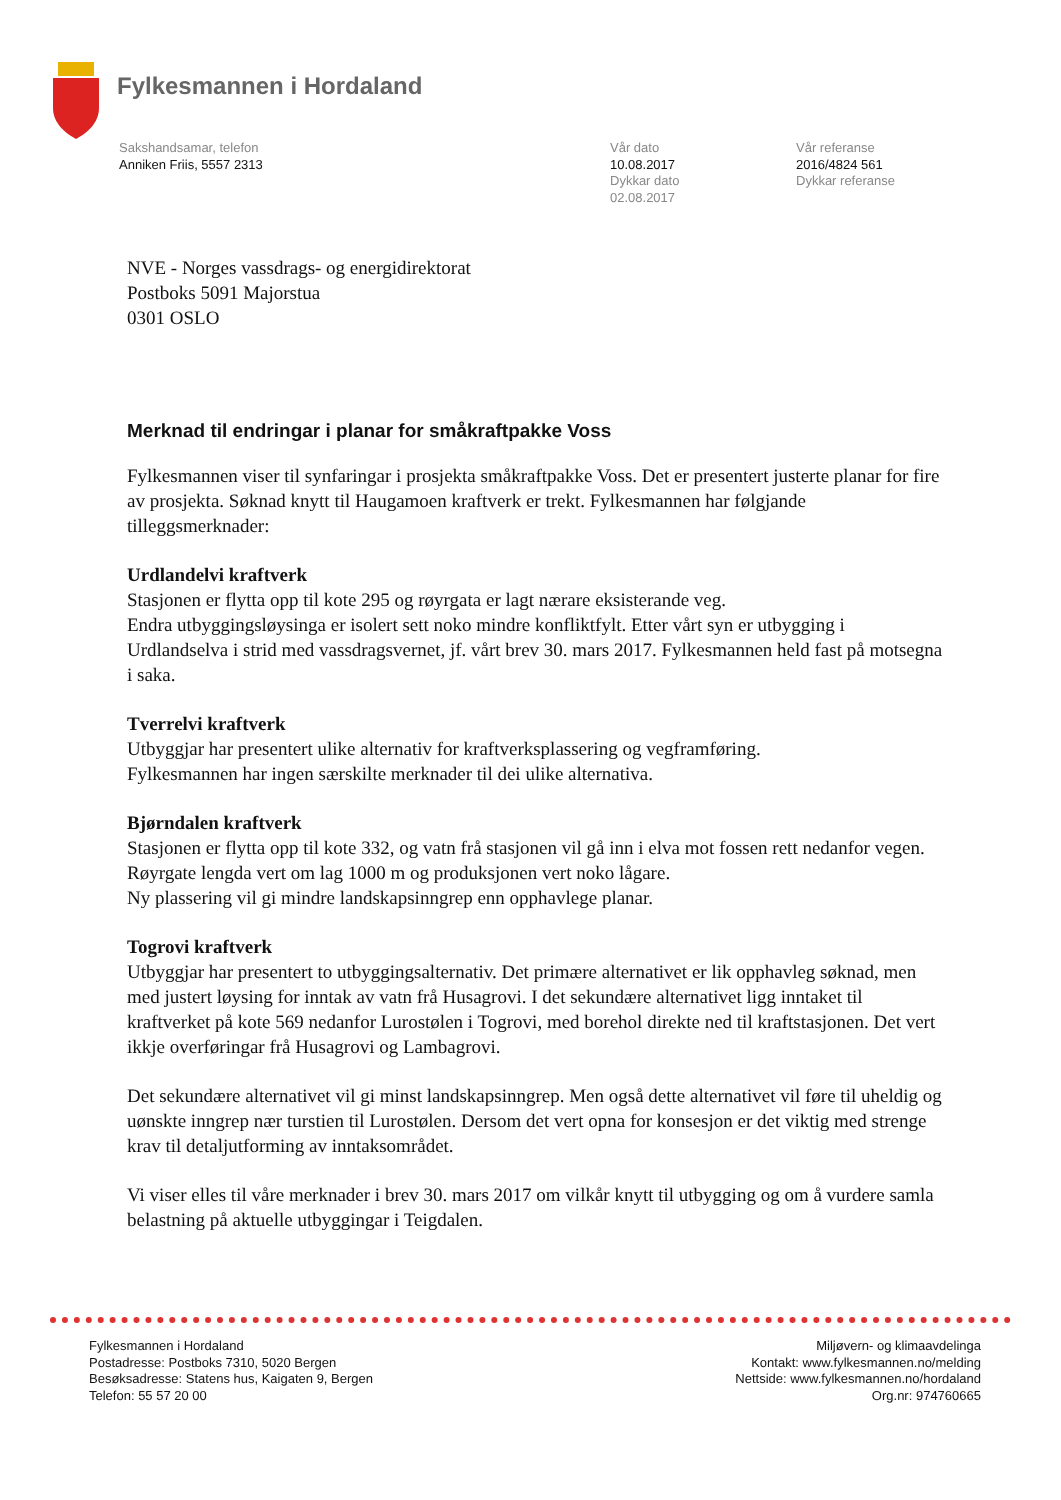Fylkesmannen i Hordaland
Sakshandsamar, telefon
Anniken Friis, 5557 2313
Vår dato
10.08.2017
Dykkar dato
02.08.2017
Vår referanse
2016/4824 561
Dykkar referanse
NVE - Norges vassdrags- og energidirektorat
Postboks 5091 Majorstua
0301 OSLO
Merknad til endringar i planar for småkraftpakke Voss
Fylkesmannen viser til synfaringar i prosjekta småkraftpakke Voss. Det er presentert justerte planar for fire av prosjekta. Søknad knytt til Haugamoen kraftverk er trekt. Fylkesmannen har følgjande tilleggsmerknader:
Urdlandelvi kraftverk
Stasjonen er flytta opp til kote 295 og røyrgata er lagt nærare eksisterande veg.
Endra utbyggingsløysinga er isolert sett noko mindre konfliktfylt. Etter vårt syn er utbygging i Urdlandselva i strid med vassdragsvernet, jf. vårt brev 30. mars 2017. Fylkesmannen held fast på motsegna i saka.
Tverrelvi kraftverk
Utbyggjar har presentert ulike alternativ for kraftverksplassering og vegframføring.
Fylkesmannen har ingen særskilte merknader til dei ulike alternativa.
Bjørndalen kraftverk
Stasjonen er flytta opp til kote 332, og vatn frå stasjonen vil gå inn i elva mot fossen rett nedanfor vegen. Røyrgate lengda vert om lag 1000 m og produksjonen vert noko lågare.
Ny plassering vil gi mindre landskapsinngrep enn opphavlege planar.
Togrovi kraftverk
Utbyggjar har presentert to utbyggingsalternativ. Det primære alternativet er lik opphavleg søknad, men med justert løysing for inntak av vatn frå Husagrovi. I det sekundære alternativet ligg inntaket til kraftverket på kote 569 nedanfor Lurostølen i Togrovi, med borehol direkte ned til kraftstasjonen. Det vert ikkje overføringar frå Husagrovi og Lambagrovi.
Det sekundære alternativet vil gi minst landskapsinngrep. Men også dette alternativet vil føre til uheldig og uønskte inngrep nær turstien til Lurostølen. Dersom det vert opna for konsesjon er det viktig med strenge krav til detaljutforming av inntaksområdet.
Vi viser elles til våre merknader i brev 30. mars 2017 om vilkår knytt til utbygging og om å vurdere samla belastning på aktuelle utbyggingar i Teigdalen.
Fylkesmannen i Hordaland
Postadresse: Postboks 7310, 5020 Bergen
Besøksadresse: Statens hus, Kaigaten 9, Bergen
Telefon: 55 57 20 00
Miljøvern- og klimaavdelinga
Kontakt: www.fylkesmannen.no/melding
Nettside: www.fylkesmannen.no/hordaland
Org.nr: 974760665